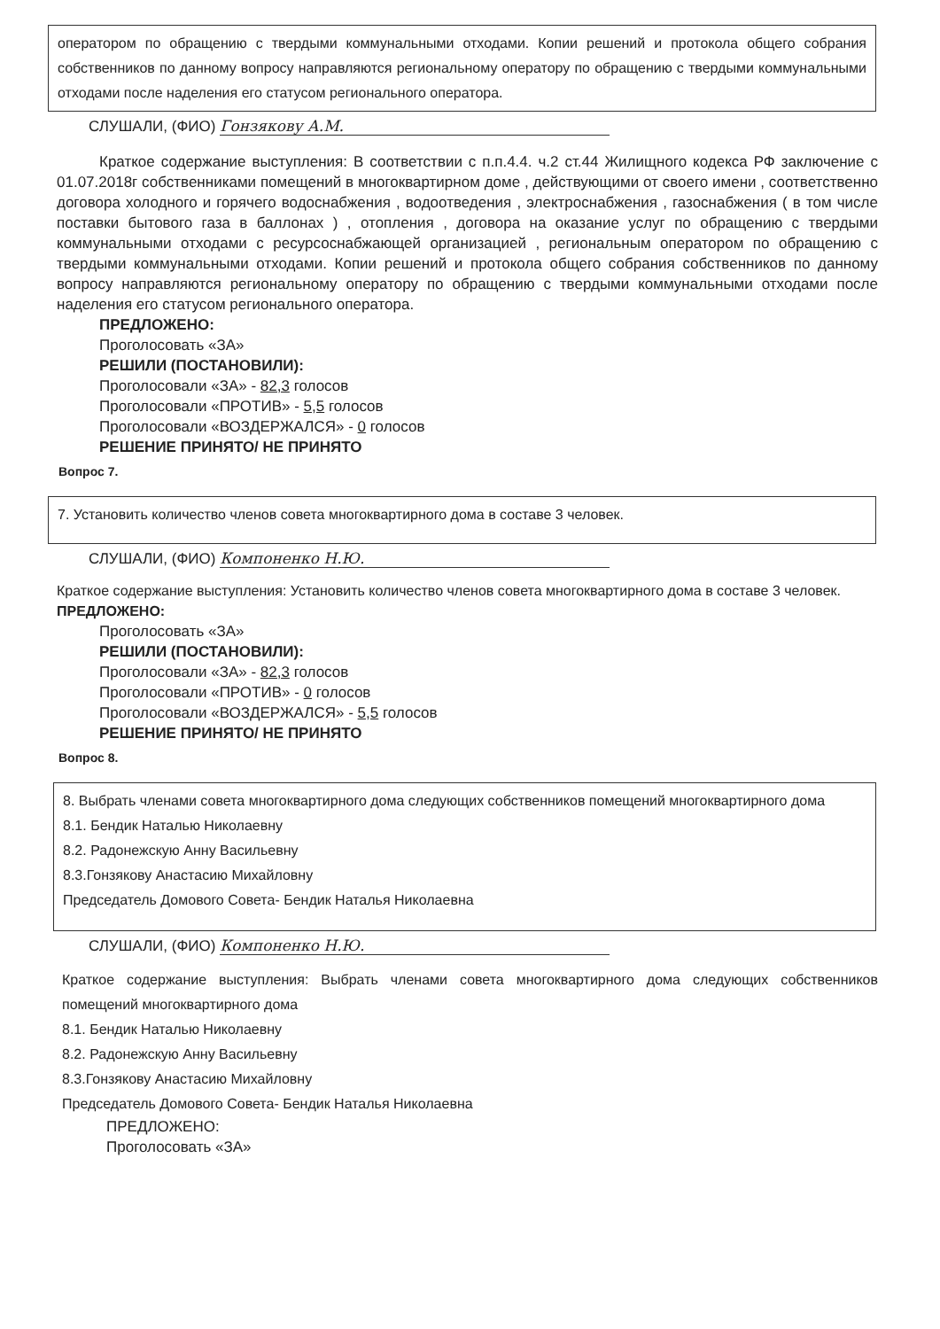оператором по обращению с твердыми коммунальными отходами. Копии решений и протокола общего собрания собственников по данному вопросу направляются региональному оператору по обращению с твердыми коммунальными отходами после наделения его статусом регионального оператора.
СЛУШАЛИ, (ФИО) Гонзякову А.М.
Краткое содержание выступления: В соответствии с п.п.4.4. ч.2 ст.44 Жилищного кодекса РФ заключение с 01.07.2018г собственниками помещений в многоквартирном доме , действующими от своего имени , соответственно договора холодного и горячего водоснабжения , водоотведения , электроснабжения , газоснабжения ( в том числе поставки бытового газа в баллонах ) , отопления , договора на оказание услуг по обращению с твердыми коммунальными отходами с ресурсоснабжающей организацией , региональным оператором по обращению с твердыми коммунальными отходами. Копии решений и протокола общего собрания собственников по данному вопросу направляются региональному оператору по обращению с твердыми коммунальными отходами после наделения его статусом регионального оператора.
ПРЕДЛОЖЕНО:
Проголосовать «ЗА»
РЕШИЛИ (ПОСТАНОВИЛИ):
Проголосовали «ЗА» - 82,3 голосов
Проголосовали «ПРОТИВ» - 5,5 голосов
Проголосовали «ВОЗДЕРЖАЛСЯ» - 0 голосов
РЕШЕНИЕ ПРИНЯТО/ НЕ ПРИНЯТО
Вопрос 7.
7. Установить количество членов совета многоквартирного дома в составе 3 человек.
СЛУШАЛИ, (ФИО) Компоненко Н.Ю.
Краткое содержание выступления: Установить количество членов совета многоквартирного дома в составе 3 человек.
ПРЕДЛОЖЕНО:
Проголосовать «ЗА»
РЕШИЛИ (ПОСТАНОВИЛИ):
Проголосовали «ЗА» - 82,3 голосов
Проголосовали «ПРОТИВ» - 0 голосов
Проголосовали «ВОЗДЕРЖАЛСЯ» - 5,5 голосов
РЕШЕНИЕ ПРИНЯТО/ НЕ ПРИНЯТО
Вопрос 8.
8. Выбрать членами совета многоквартирного дома следующих собственников помещений многоквартирного дома
8.1. Бендик Наталью Николаевну
8.2. Радонежскую Анну Васильевну
8.3.Гонзякову Анастасию Михайловну
Председатель Домового Совета- Бендик Наталья Николаевна
СЛУШАЛИ, (ФИО) Компоненко Н.Ю.
Краткое содержание выступления: Выбрать членами совета многоквартирного дома следующих собственников помещений многоквартирного дома
8.1. Бендик Наталью Николаевну
8.2. Радонежскую Анну Васильевну
8.3.Гонзякову Анастасию Михайловну
Председатель Домового Совета- Бендик Наталья Николаевна
ПРЕДЛОЖЕНО:
Проголосовать «ЗА»